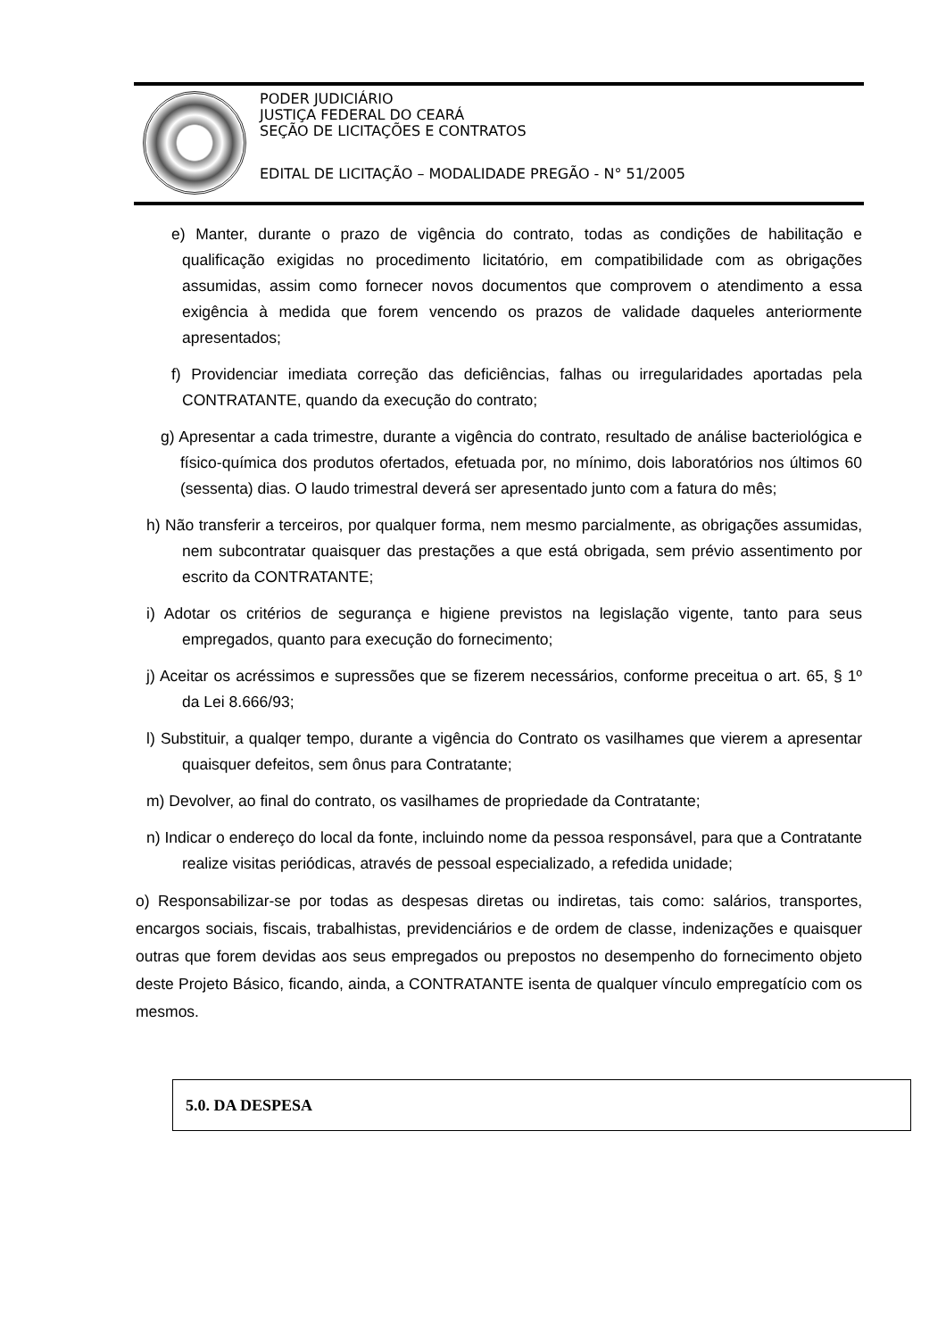PODER JUDICIÁRIO
JUSTIÇA FEDERAL DO CEARÁ
SEÇÃO DE LICITAÇÕES E CONTRATOS
EDITAL DE LICITAÇÃO – MODALIDADE PREGÃO - N° 51/2005
e) Manter, durante o prazo de vigência do contrato, todas as condições de habilitação e qualificação exigidas no procedimento licitatório, em compatibilidade com as obrigações assumidas, assim como fornecer novos documentos que comprovem o atendimento a essa exigência à medida que forem vencendo os prazos de validade daqueles anteriormente apresentados;
f) Providenciar imediata correção das deficiências, falhas ou irregularidades aportadas pela CONTRATANTE, quando da execução do contrato;
g) Apresentar a cada trimestre, durante a vigência do contrato, resultado de análise bacteriológica e físico-química dos produtos ofertados, efetuada por, no mínimo, dois laboratórios nos últimos 60 (sessenta) dias. O laudo trimestral deverá ser apresentado junto com a fatura do mês;
h) Não transferir a terceiros, por qualquer forma, nem mesmo parcialmente, as obrigações assumidas, nem subcontratar quaisquer das prestações a que está obrigada, sem prévio assentimento por escrito da CONTRATANTE;
i) Adotar os critérios de segurança e higiene previstos na legislação vigente, tanto para seus empregados, quanto para execução do fornecimento;
j) Aceitar os acréssimos e supressões que se fizerem necessários, conforme preceitua o art. 65, § 1º da Lei 8.666/93;
l) Substituir, a qualqer tempo, durante a vigência do Contrato os vasilhames que vierem a apresentar quaisquer defeitos, sem ônus para Contratante;
m) Devolver, ao final do contrato, os vasilhames de propriedade da Contratante;
n) Indicar o endereço do local da fonte, incluindo nome da pessoa responsável, para que a Contratante realize visitas periódicas, através de pessoal especializado, a refedida unidade;
o) Responsabilizar-se por todas as despesas diretas ou indiretas, tais como: salários, transportes, encargos sociais, fiscais, trabalhistas, previdenciários e de ordem de classe, indenizações e quaisquer outras que forem devidas aos seus empregados ou prepostos no desempenho do fornecimento objeto deste Projeto Básico, ficando, ainda, a CONTRATANTE isenta de qualquer vínculo empregatício com os mesmos.
5.0. DA DESPESA